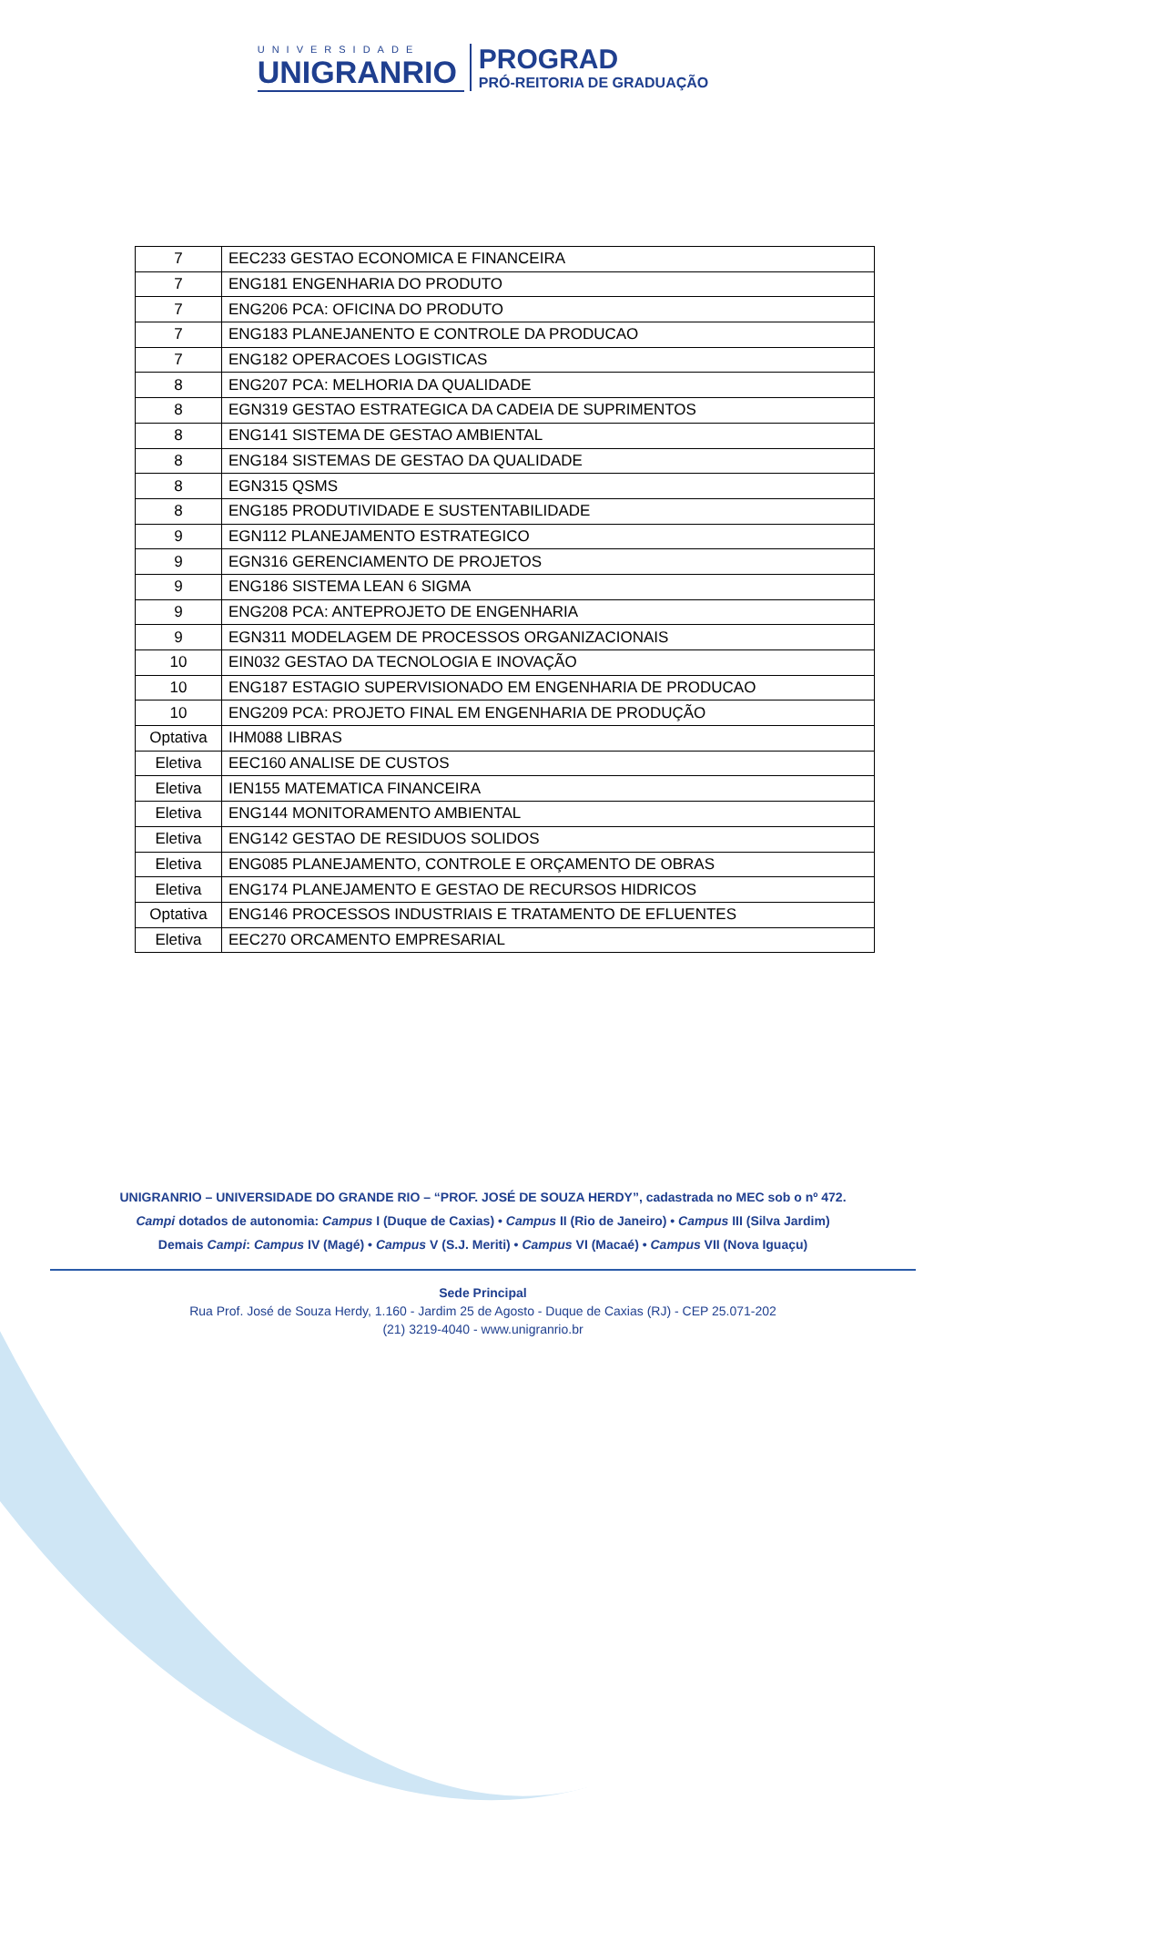UNIVERSIDADE
UNIGRANRIO
PROGRAD
PRÓ-REITORIA DE GRADUAÇÃO
| 7 | EEC233 GESTAO ECONOMICA E FINANCEIRA |
| 7 | ENG181 ENGENHARIA DO PRODUTO |
| 7 | ENG206 PCA: OFICINA DO PRODUTO |
| 7 | ENG183 PLANEJANENTO E CONTROLE DA PRODUCAO |
| 7 | ENG182 OPERACOES LOGISTICAS |
| 8 | ENG207 PCA: MELHORIA DA QUALIDADE |
| 8 | EGN319 GESTAO ESTRATEGICA DA CADEIA DE SUPRIMENTOS |
| 8 | ENG141 SISTEMA DE GESTAO AMBIENTAL |
| 8 | ENG184 SISTEMAS DE GESTAO DA QUALIDADE |
| 8 | EGN315 QSMS |
| 8 | ENG185 PRODUTIVIDADE E SUSTENTABILIDADE |
| 9 | EGN112 PLANEJAMENTO ESTRATEGICO |
| 9 | EGN316 GERENCIAMENTO DE PROJETOS |
| 9 | ENG186 SISTEMA LEAN 6 SIGMA |
| 9 | ENG208 PCA: ANTEPROJETO DE ENGENHARIA |
| 9 | EGN311 MODELAGEM DE PROCESSOS ORGANIZACIONAIS |
| 10 | EIN032 GESTAO DA TECNOLOGIA E INOVAÇÃO |
| 10 | ENG187 ESTAGIO SUPERVISIONADO EM ENGENHARIA DE PRODUCAO |
| 10 | ENG209 PCA: PROJETO FINAL EM ENGENHARIA DE PRODUÇÃO |
| Optativa | IHM088 LIBRAS |
| Eletiva | EEC160 ANALISE DE CUSTOS |
| Eletiva | IEN155 MATEMATICA FINANCEIRA |
| Eletiva | ENG144 MONITORAMENTO AMBIENTAL |
| Eletiva | ENG142 GESTAO DE RESIDUOS SOLIDOS |
| Eletiva | ENG085 PLANEJAMENTO, CONTROLE E ORÇAMENTO DE OBRAS |
| Eletiva | ENG174 PLANEJAMENTO E GESTAO DE RECURSOS HIDRICOS |
| Optativa | ENG146 PROCESSOS INDUSTRIAIS E TRATAMENTO DE EFLUENTES |
| Eletiva | EEC270 ORCAMENTO EMPRESARIAL |
UNIGRANRIO – UNIVERSIDADE DO GRANDE RIO – “PROF. JOSÉ DE SOUZA HERDY”, cadastrada no MEC sob o nº 472.
Campi dotados de autonomia: Campus I (Duque de Caxias) • Campus II (Rio de Janeiro) • Campus III (Silva Jardim)
Demais Campi: Campus IV (Magé) • Campus V (S.J. Meriti) • Campus VI (Macaé) • Campus VII (Nova Iguaçu)
Sede Principal
Rua Prof. José de Souza Herdy, 1.160 - Jardim 25 de Agosto - Duque de Caxias (RJ) - CEP 25.071-202
(21) 3219-4040 - www.unigranrio.br